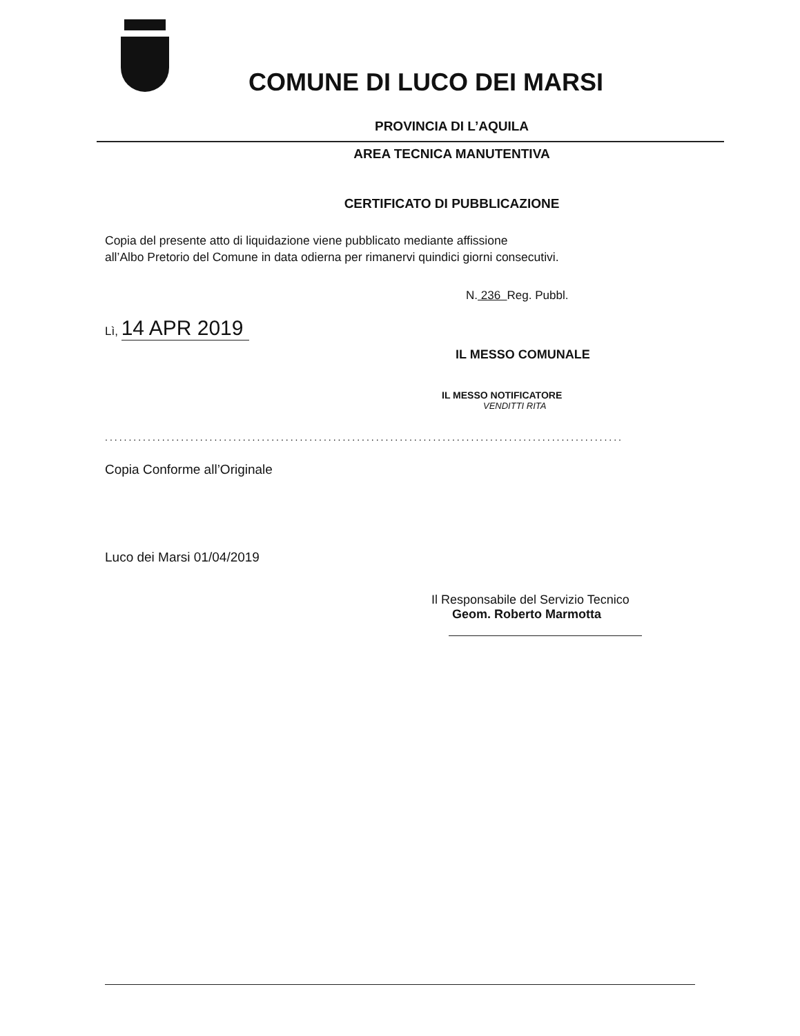COMUNE DI LUCO DEI MARSI
PROVINCIA DI L’AQUILA
AREA TECNICA MANUTENTIVA
CERTIFICATO DI PUBBLICAZIONE
Copia del presente atto di liquidazione viene pubblicato mediante affissione
all’Albo Pretorio del Comune in data odierna per rimanervi quindici giorni consecutivi.
N. 236 Reg. Pubbl.
Lì, 14 APR 2019
IL MESSO COMUNALE
IL MESSO NOTIFICATORE
VENDITTI RITA
.............................................................................................................
Copia Conforme all’Originale
Luco dei Marsi 01/04/2019
Il Responsabile del Servizio Tecnico
Geom. Roberto Marmotta